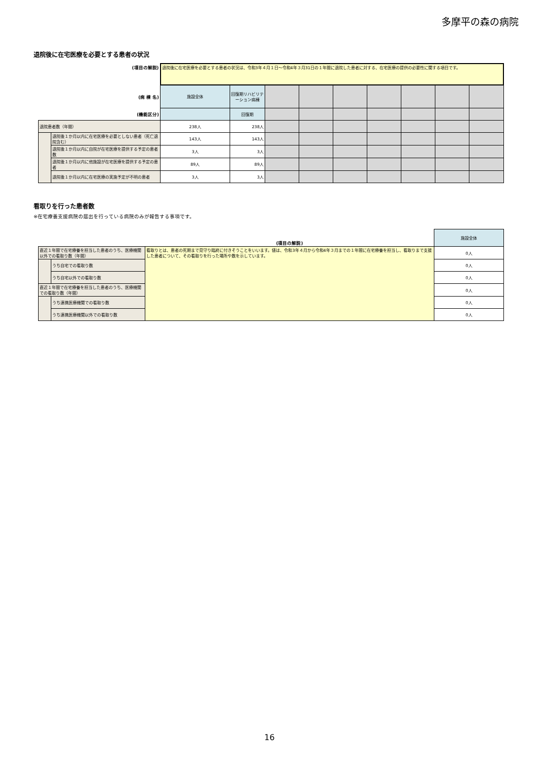多摩平の森の病院
退院後に在宅医療を必要とする患者の状況
| (項目の解説) | | 退院後に在宅医療を必要とする患者の状況は、令和3年４月１日～令和4年３月31日の１年間に退院した患者に対する、在宅医療の提供の必要性に関する項目です。 | | | | | | | | |
| (病 棟 名) | | 施設全体 | 回復期リハビリテーション病棟 | | | | | | | |
| (機能区分) | | | 回復期 | | | | | | | |
| 退院患者数（年間） | | 238人 | 238人 | | | | | | | |
| | 退院後１か月以内に在宅医療を必要としない患者（死亡退院含む） | 143人 | 143人 | | | | | | | |
| | 退院後１か月以内に自院が在宅医療を提供する予定の患者数 | 3人 | 3人 | | | | | | | |
| | 退院後１か月以内に他施設が在宅医療を提供する予定の患者 | 89人 | 89人 | | | | | | | |
| | 退院後１か月以内に在宅医療の実施予定が不明の患者 | 3人 | 3人 | | | | | | | |
看取りを行った患者数
※在宅療養支援病院の届出を行っている病院のみが報告する事項です。
| | | (項目の解説) | 施設全体 |
| 直近１年間で在宅療養を担当した患者のうち、医療機関以外での看取り数（年間） | | 看取りとは、患者の死期まで見守り臨終に付きそうことをいいます。値は、令和3年４月から令和4年３月までの１年間に在宅療養を担当し、看取りまで支援した患者について、その看取りを行った場所や数を示しています。 | 0人 |
| | うち自宅での看取り数 | | 0人 |
| | うち自宅以外での看取り数 | | 0人 |
| 直近１年間で在宅療養を担当した患者のうち、医療機関での看取り数（年間） | | | 0人 |
| | うち連携医療機関での看取り数 | | 0人 |
| | うち連携医療機関以外での看取り数 | | 0人 |
16